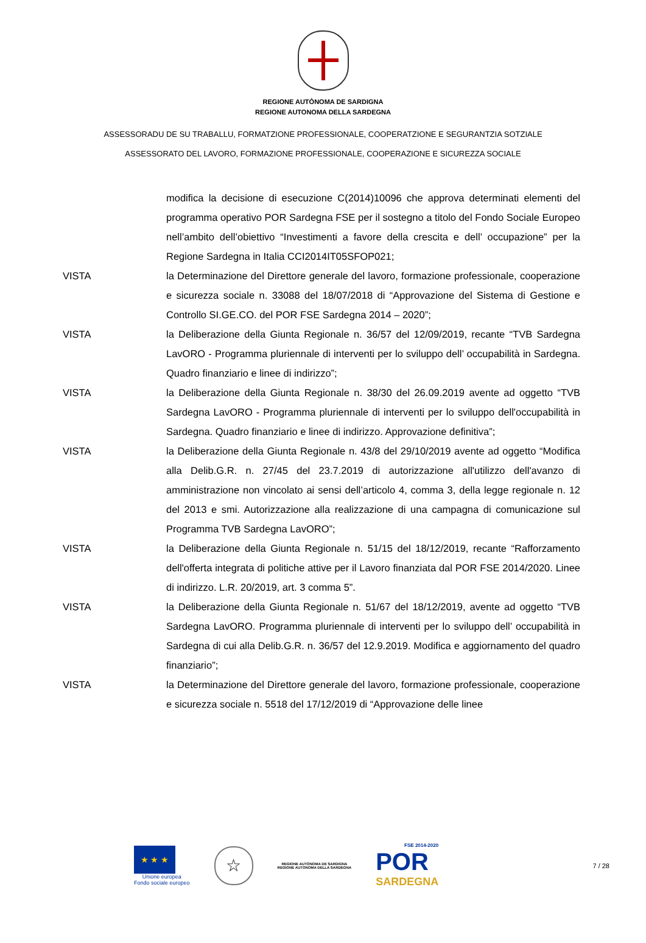REGIONE AUTÒNOMA DE SARDIGNA
REGIONE AUTONOMA DELLA SARDEGNA
ASSESSORADU DE SU TRABALLU, FORMATZIONE PROFESSIONALE, COOPERATZIONE E SEGURANTZIA SOTZIALE
ASSESSORATO DEL LAVORO, FORMAZIONE PROFESSIONALE, COOPERAZIONE E SICUREZZA SOCIALE
modifica la decisione di esecuzione C(2014)10096 che approva determinati elementi del programma operativo POR Sardegna FSE per il sostegno a titolo del Fondo Sociale Europeo nell’ambito dell’obiettivo “Investimenti a favore della crescita e dell’ occupazione” per la Regione Sardegna in Italia CCI2014IT05SFOP021;
VISTA la Determinazione del Direttore generale del lavoro, formazione professionale, cooperazione e sicurezza sociale n. 33088 del 18/07/2018 di “Approvazione del Sistema di Gestione e Controllo SI.GE.CO. del POR FSE Sardegna 2014 – 2020”;
VISTA la Deliberazione della Giunta Regionale n. 36/57 del 12/09/2019, recante “TVB Sardegna LavORO - Programma pluriennale di interventi per lo sviluppo dell’ occupabilità in Sardegna. Quadro finanziario e linee di indirizzo”;
VISTA la Deliberazione della Giunta Regionale n. 38/30 del 26.09.2019 avente ad oggetto “TVB Sardegna LavORO - Programma pluriennale di interventi per lo sviluppo dell'occupabilità in Sardegna. Quadro finanziario e linee di indirizzo. Approvazione definitiva”;
VISTA la Deliberazione della Giunta Regionale n. 43/8 del 29/10/2019 avente ad oggetto “Modifica alla Delib.G.R. n. 27/45 del 23.7.2019 di autorizzazione all'utilizzo dell'avanzo di amministrazione non vincolato ai sensi dell’articolo 4, comma 3, della legge regionale n. 12 del 2013 e smi. Autorizzazione alla realizzazione di una campagna di comunicazione sul Programma TVB Sardegna LavORO”;
VISTA la Deliberazione della Giunta Regionale n. 51/15 del 18/12/2019, recante “Rafforzamento dell'offerta integrata di politiche attive per il Lavoro finanziata dal POR FSE 2014/2020. Linee di indirizzo. L.R. 20/2019, art. 3 comma 5”.
VISTA la Deliberazione della Giunta Regionale n. 51/67 del 18/12/2019, avente ad oggetto “TVB Sardegna LavORO. Programma pluriennale di interventi per lo sviluppo dell’ occupabilità in Sardegna di cui alla Delib.G.R. n. 36/57 del 12.9.2019. Modifica e aggiornamento del quadro finanziario”;
VISTA la Determinazione del Direttore generale del lavoro, formazione professionale, cooperazione e sicurezza sociale n. 5518 del 17/12/2019 di “Approvazione delle linee
★ ★ ★
Unione europea
Fondo sociale europeo
☆
REGIONE AUTÒNOMA DE SARDIGNA
REGIONE AUTONOMA DELLA SARDEGNA
FSE 2014-2020
POR
SARDEGNA
7 / 28